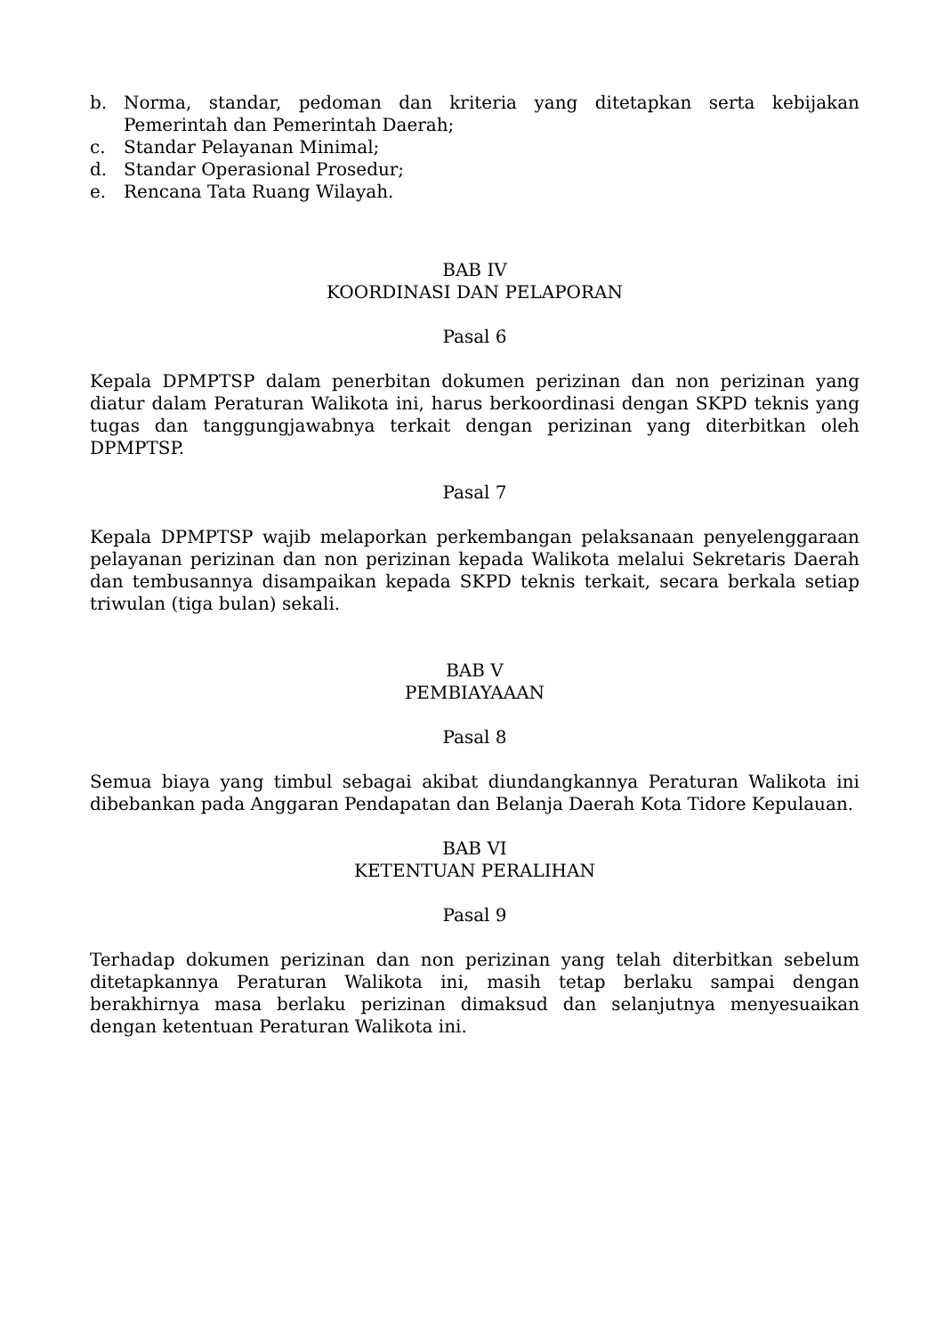b. Norma, standar, pedoman dan kriteria yang ditetapkan serta kebijakan Pemerintah dan Pemerintah Daerah;
c. Standar Pelayanan Minimal;
d. Standar Operasional Prosedur;
e. Rencana Tata Ruang Wilayah.
BAB IV
KOORDINASI DAN PELAPORAN
Pasal 6
Kepala DPMPTSP dalam penerbitan dokumen perizinan dan non perizinan yang diatur dalam Peraturan Walikota ini, harus berkoordinasi dengan SKPD teknis yang tugas dan tanggungjawabnya terkait dengan perizinan yang diterbitkan oleh DPMPTSP.
Pasal 7
Kepala DPMPTSP wajib melaporkan perkembangan pelaksanaan penyelenggaraan pelayanan perizinan dan non perizinan kepada Walikota melalui Sekretaris Daerah dan tembusannya disampaikan kepada SKPD teknis terkait, secara berkala setiap triwulan (tiga bulan) sekali.
BAB V
PEMBIAYAAAN
Pasal 8
Semua biaya yang timbul sebagai akibat diundangkannya Peraturan Walikota ini dibebankan pada Anggaran Pendapatan dan Belanja Daerah Kota Tidore Kepulauan.
BAB VI
KETENTUAN PERALIHAN
Pasal 9
Terhadap dokumen perizinan dan non perizinan yang telah diterbitkan sebelum ditetapkannya Peraturan Walikota ini, masih tetap berlaku sampai dengan berakhirnya masa berlaku perizinan dimaksud dan selanjutnya menyesuaikan dengan ketentuan Peraturan Walikota ini.